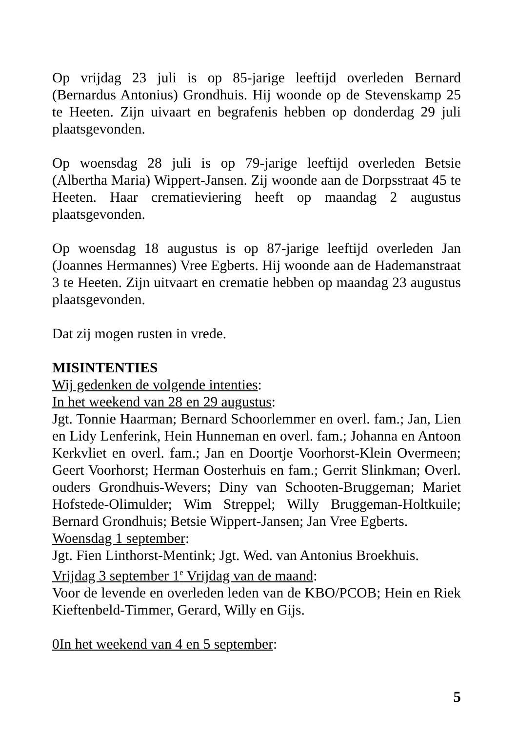Op vrijdag 23 juli is op 85-jarige leeftijd overleden Bernard (Bernardus Antonius) Grondhuis. Hij woonde op de Stevenskamp 25 te Heeten. Zijn uivaart en begrafenis hebben op donderdag 29 juli plaatsgevonden.
Op woensdag 28 juli is op 79-jarige leeftijd overleden Betsie (Albertha Maria) Wippert-Jansen. Zij woonde aan de Dorpsstraat 45 te Heeten. Haar crematieviering heeft op maandag 2 augustus plaatsgevonden.
Op woensdag 18 augustus is op 87-jarige leeftijd overleden Jan (Joannes Hermannes) Vree Egberts. Hij woonde aan de Hademanstraat 3 te Heeten. Zijn uitvaart en crematie hebben op maandag 23 augustus plaatsgevonden.
Dat zij mogen rusten in vrede.
MISINTENTIES
Wij gedenken de volgende intenties:
In het weekend van 28 en 29 augustus:
Jgt. Tonnie Haarman; Bernard Schoorlemmer en overl. fam.; Jan, Lien en Lidy Lenferink, Hein Hunneman en overl. fam.; Johanna en Antoon Kerkvliet en overl. fam.; Jan en Doortje Voorhorst-Klein Overmeen; Geert Voorhorst; Herman Oosterhuis en fam.; Gerrit Slinkman; Overl. ouders Grondhuis-Wevers; Diny van Schooten-Bruggeman; Mariet Hofstede-Olimulder; Wim Streppel; Willy Bruggeman-Holtkuile; Bernard Grondhuis; Betsie Wippert-Jansen; Jan Vree Egberts.
Woensdag 1 september:
Jgt. Fien Linthorst-Mentink; Jgt. Wed. van Antonius Broekhuis.
Vrijdag 3 september 1<sup>e</sup> Vrijdag van de maand:
Voor de levende en overleden leden van de KBO/PCOB; Hein en Riek Kieftenbeld-Timmer, Gerard, Willy en Gijs.
0In het weekend van 4 en 5 september:
5